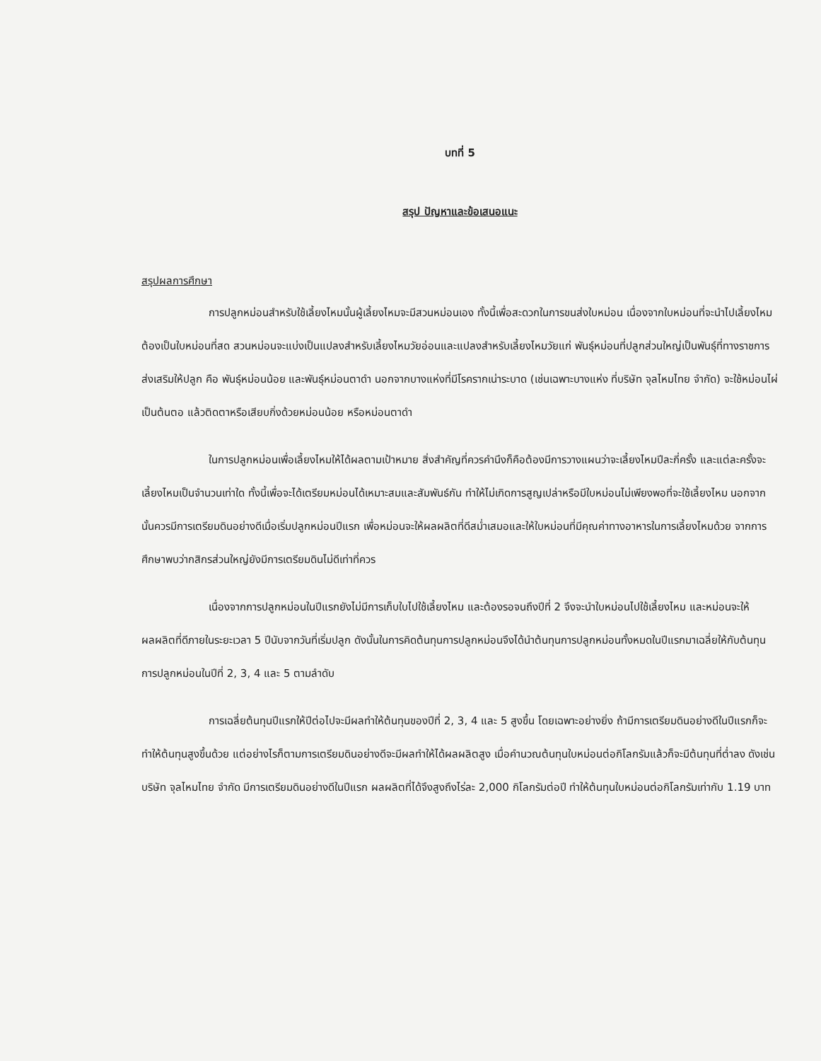บทที่ 5
สรุป ปัญหาและข้อเสนอแนะ
สรุปผลการศึกษา
การปลูกหม่อนสำหรับใช้เลี้ยงไหมนั้นผู้เลี้ยงไหมจะมีสวนหม่อนเอง ทั้งนี้เพื่อสะดวกในการขนส่งใบหม่อน เนื่องจากใบหม่อนที่จะนำไปเลี้ยงไหมต้องเป็นใบหม่อนที่สด สวนหม่อนจะแบ่งเป็นแปลงสำหรับเลี้ยงไหมวัยอ่อนและแปลงสำหรับเลี้ยงไหมวัยแก่ พันธุ์หม่อนที่ปลูกส่วนใหญ่เป็นพันธุ์ที่ทางราชการส่งเสริมให้ปลูก คือ พันธุ์หม่อนน้อย และพันธุ์หม่อนตาดำ นอกจากบางแห่งที่มีโรครากเน่าระบาด (เช่นเฉพาะบางแห่ง ที่บริษัท จุลไหมไทย จำกัด) จะใช้หม่อนไผ่เป็นต้นตอ แล้วติดตาหรือเสียบกิ่งด้วยหม่อนน้อย หรือหม่อนตาดำ
ในการปลูกหม่อนเพื่อเลี้ยงไหมให้ได้ผลตามเป้าหมาย สิ่งสำคัญที่ควรคำนึงก็คือต้องมีการวางแผนว่าจะเลี้ยงไหมปีละกี่ครั้ง และแต่ละครั้งจะเลี้ยงไหมเป็นจำนวนเท่าใด ทั้งนี้เพื่อจะได้เตรียมหม่อนได้เหมาะสมและสัมพันธ์กัน ทำให้ไม่เกิดการสูญเปล่าหรือมีใบหม่อนไม่เพียงพอที่จะใช้เลี้ยงไหม นอกจากนั้นควรมีการเตรียมดินอย่างดีเมื่อเริ่มปลูกหม่อนปีแรก เพื่อหม่อนจะให้ผลผลิตที่ดีสม่ำเสมอและให้ใบหม่อนที่มีคุณค่าทางอาหารในการเลี้ยงไหมด้วย จากการศึกษาพบว่ากสิกรส่วนใหญ่ยังมีการเตรียมดินไม่ดีเท่าที่ควร
เนื่องจากการปลูกหม่อนในปีแรกยังไม่มีการเก็บใบไปใช้เลี้ยงไหม และต้องรอจนถึงปีที่ 2 จึงจะนำใบหม่อนไปใช้เลี้ยงไหม และหม่อนจะให้ผลผลิตที่ดีภายในระยะเวลา 5 ปีนับจากวันที่เริ่มปลูก ดังนั้นในการคิดต้นทุนการปลูกหม่อนจึงได้นำต้นทุนการปลูกหม่อนทั้งหมดในปีแรกมาเฉลี่ยให้กับต้นทุนการปลูกหม่อนในปีที่ 2, 3, 4 และ 5 ตามลำดับ
การเฉลี่ยต้นทุนปีแรกให้ปีต่อไปจะมีผลทำให้ต้นทุนของปีที่ 2, 3, 4 และ 5 สูงขึ้น โดยเฉพาะอย่างยิ่ง ถ้ามีการเตรียมดินอย่างดีในปีแรกก็จะทำให้ต้นทุนสูงขึ้นด้วย แต่อย่างไรก็ตามการเตรียมดินอย่างดีจะมีผลทำให้ได้ผลผลิตสูง เมื่อคำนวณต้นทุนใบหม่อนต่อกิโลกรัมแล้วก็จะมีต้นทุนที่ต่ำลง ดังเช่น บริษัท จุลไหมไทย จำกัด มีการเตรียมดินอย่างดีในปีแรก ผลผลิตที่ได้จึงสูงถึงไร่ละ 2,000 กิโลกรัมต่อปี ทำให้ต้นทุนใบหม่อนต่อกิโลกรัมเท่ากับ 1.19 บาท